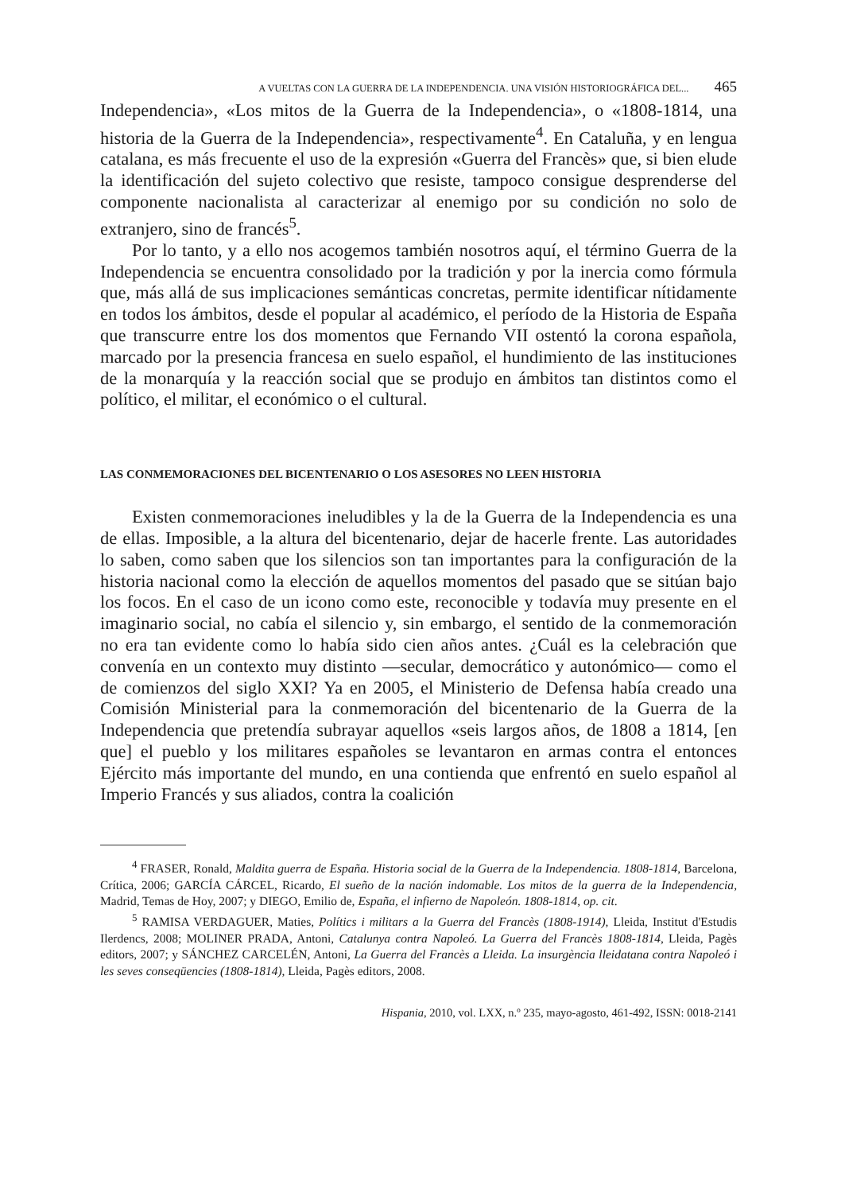A VUELTAS CON LA GUERRA DE LA INDEPENDENCIA. UNA VISIÓN HISTORIOGRÁFICA DEL... 465
Independencia», «Los mitos de la Guerra de la Independencia», o «1808-1814, una historia de la Guerra de la Independencia», respectivamente<sup>4</sup>. En Cataluña, y en lengua catalana, es más frecuente el uso de la expresión «Guerra del Francès» que, si bien elude la identificación del sujeto colectivo que resiste, tampoco consigue desprenderse del componente nacionalista al caracterizar al enemigo por su condición no solo de extranjero, sino de francés<sup>5</sup>.
Por lo tanto, y a ello nos acogemos también nosotros aquí, el término Guerra de la Independencia se encuentra consolidado por la tradición y por la inercia como fórmula que, más allá de sus implicaciones semánticas concretas, permite identificar nítidamente en todos los ámbitos, desde el popular al académico, el período de la Historia de España que transcurre entre los dos momentos que Fernando VII ostentó la corona española, marcado por la presencia francesa en suelo español, el hundimiento de las instituciones de la monarquía y la reacción social que se produjo en ámbitos tan distintos como el político, el militar, el económico o el cultural.
LAS CONMEMORACIONES DEL BICENTENARIO O LOS ASESORES NO LEEN HISTORIA
Existen conmemoraciones ineludibles y la de la Guerra de la Independencia es una de ellas. Imposible, a la altura del bicentenario, dejar de hacerle frente. Las autoridades lo saben, como saben que los silencios son tan importantes para la configuración de la historia nacional como la elección de aquellos momentos del pasado que se sitúan bajo los focos. En el caso de un icono como este, reconocible y todavía muy presente en el imaginario social, no cabía el silencio y, sin embargo, el sentido de la conmemoración no era tan evidente como lo había sido cien años antes. ¿Cuál es la celebración que convenía en un contexto muy distinto —secular, democrático y autonómico— como el de comienzos del siglo XXI? Ya en 2005, el Ministerio de Defensa había creado una Comisión Ministerial para la conmemoración del bicentenario de la Guerra de la Independencia que pretendía subrayar aquellos «seis largos años, de 1808 a 1814, [en que] el pueblo y los militares españoles se levantaron en armas contra el entonces Ejército más importante del mundo, en una contienda que enfrentó en suelo español al Imperio Francés y sus aliados, contra la coalición
<sup>4</sup> FRASER, Ronald, Maldita guerra de España. Historia social de la Guerra de la Independencia. 1808-1814, Barcelona, Crítica, 2006; GARCÍA CÁRCEL, Ricardo, El sueño de la nación indomable. Los mitos de la guerra de la Independencia, Madrid, Temas de Hoy, 2007; y DIEGO, Emilio de, España, el infierno de Napoleón. 1808-1814, op. cit.
<sup>5</sup> RAMISA VERDAGUER, Maties, Polítics i militars a la Guerra del Francès (1808-1914), Lleida, Institut d'Estudis Ilerdencs, 2008; MOLINER PRADA, Antoni, Catalunya contra Napoleó. La Guerra del Francès 1808-1814, Lleida, Pagès editors, 2007; y SÁNCHEZ CARCELÉN, Antoni, La Guerra del Francès a Lleida. La insurgència lleidatana contra Napoleó i les seves conseqüencies (1808-1814), Lleida, Pagès editors, 2008.
Hispania, 2010, vol. LXX, n.º 235, mayo-agosto, 461-492, ISSN: 0018-2141